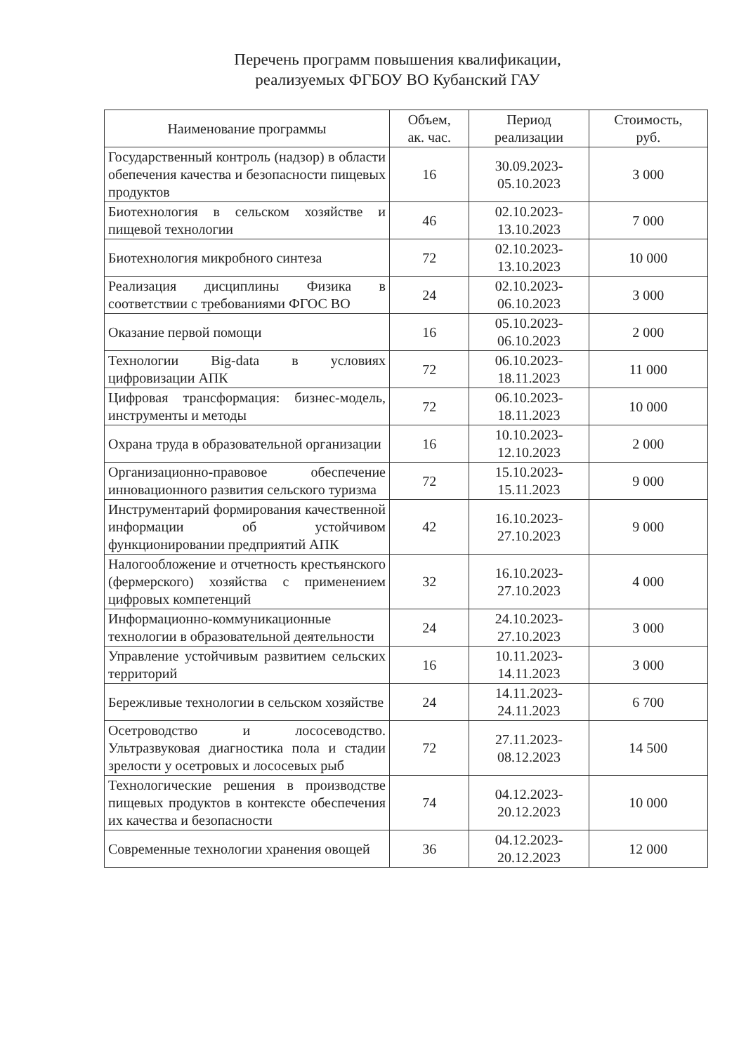Перечень программ повышения квалификации,
реализуемых ФГБОУ ВО Кубанский ГАУ
| Наименование программы | Объем, ак. час. | Период реализации | Стоимость, руб. |
| --- | --- | --- | --- |
| Государственный контроль (надзор) в области обепечения качества и безопасности пищевых продуктов | 16 | 30.09.2023- 05.10.2023 | 3 000 |
| Биотехнология в сельском хозяйстве и пищевой технологии | 46 | 02.10.2023- 13.10.2023 | 7 000 |
| Биотехнология микробного синтеза | 72 | 02.10.2023- 13.10.2023 | 10 000 |
| Реализация дисциплины Физика в соответствии с требованиями ФГОС ВО | 24 | 02.10.2023- 06.10.2023 | 3 000 |
| Оказание первой помощи | 16 | 05.10.2023- 06.10.2023 | 2 000 |
| Технологии Big-data в условиях цифровизации АПК | 72 | 06.10.2023- 18.11.2023 | 11 000 |
| Цифровая трансформация: бизнес-модель, инструменты и методы | 72 | 06.10.2023- 18.11.2023 | 10 000 |
| Охрана труда в образовательной организации | 16 | 10.10.2023- 12.10.2023 | 2 000 |
| Организационно-правовое обеспечение инновационного развития сельского туризма | 72 | 15.10.2023- 15.11.2023 | 9 000 |
| Инструментарий формирования качественной информации об устойчивом функционировании предприятий АПК | 42 | 16.10.2023- 27.10.2023 | 9 000 |
| Налогообложение и отчетность крестьянского (фермерского) хозяйства с применением цифровых компетенций | 32 | 16.10.2023- 27.10.2023 | 4 000 |
| Информационно-коммуникационные технологии в образовательной деятельности | 24 | 24.10.2023- 27.10.2023 | 3 000 |
| Управление устойчивым развитием сельских территорий | 16 | 10.11.2023- 14.11.2023 | 3 000 |
| Бережливые технологии в сельском хозяйстве | 24 | 14.11.2023- 24.11.2023 | 6 700 |
| Осетроводство и лососеводство. Ультразвуковая диагностика пола и стадии зрелости у осетровых и лососевых рыб | 72 | 27.11.2023- 08.12.2023 | 14 500 |
| Технологические решения в производстве пищевых продуктов в контексте обеспечения их качества и безопасности | 74 | 04.12.2023- 20.12.2023 | 10 000 |
| Современные технологии хранения овощей | 36 | 04.12.2023- 20.12.2023 | 12 000 |